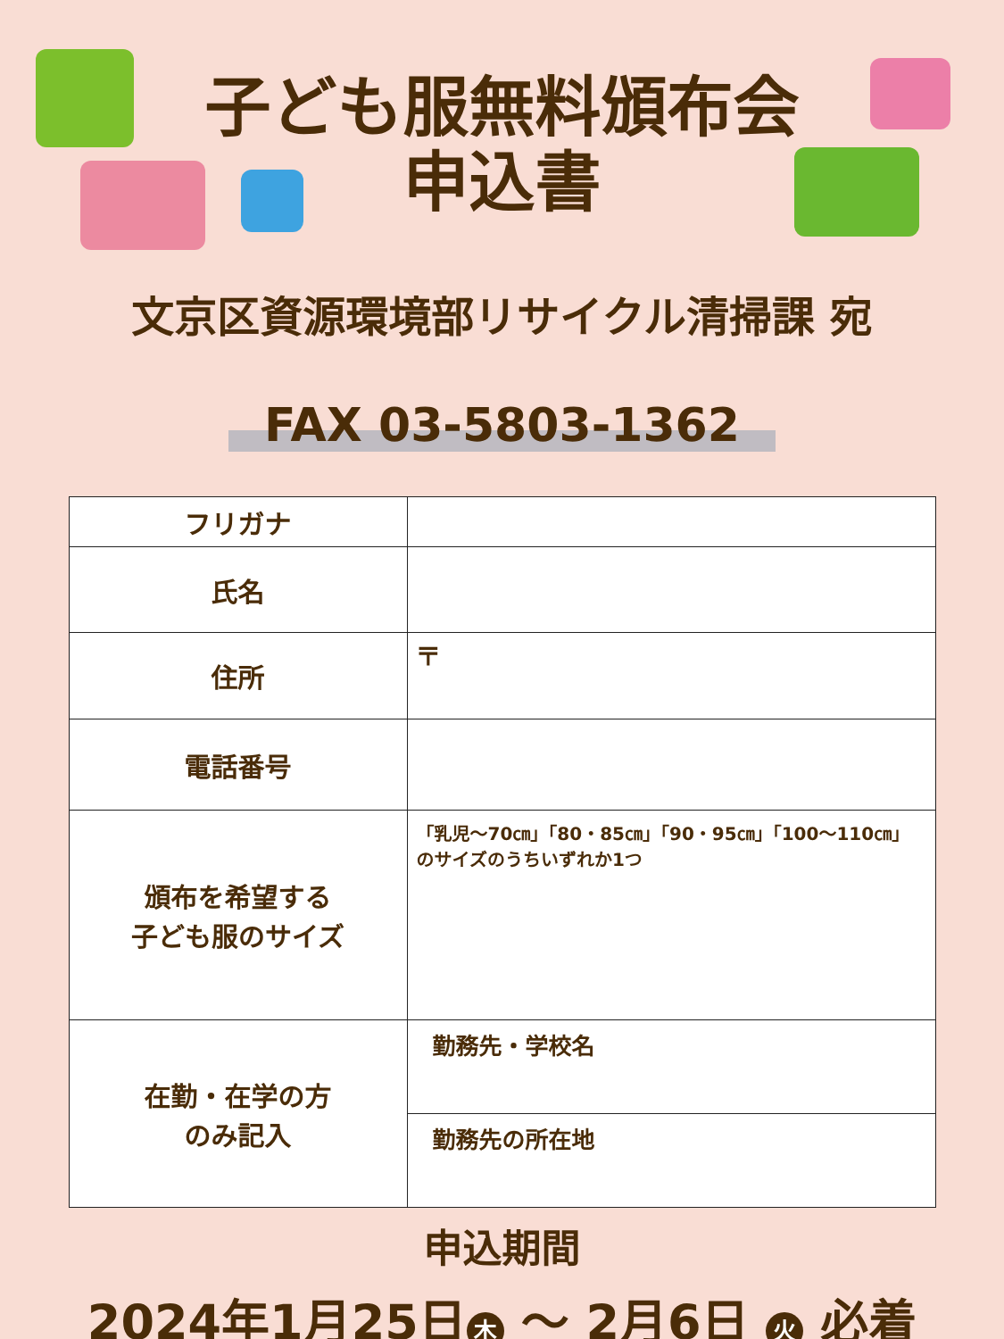子ども服無料頒布会
申込書
文京区資源環境部リサイクル清掃課 宛
FAX 03-5803-1362
| フリガナ | |
| 氏名 | |
| 住所 | 〒 |
| 電話番号 | |
| 頒布を希望する 子ども服のサイズ | 「乳児～70㎝」「80・85㎝」「90・95㎝」「100～110㎝」のサイズのうちいずれか1つ |
| 在勤・在学の方 のみ記入 | 勤務先・学校名 |
| | 勤務先の所在地 |
申込期間
2024年1月25日 木 ～ 2月6日 火 必着